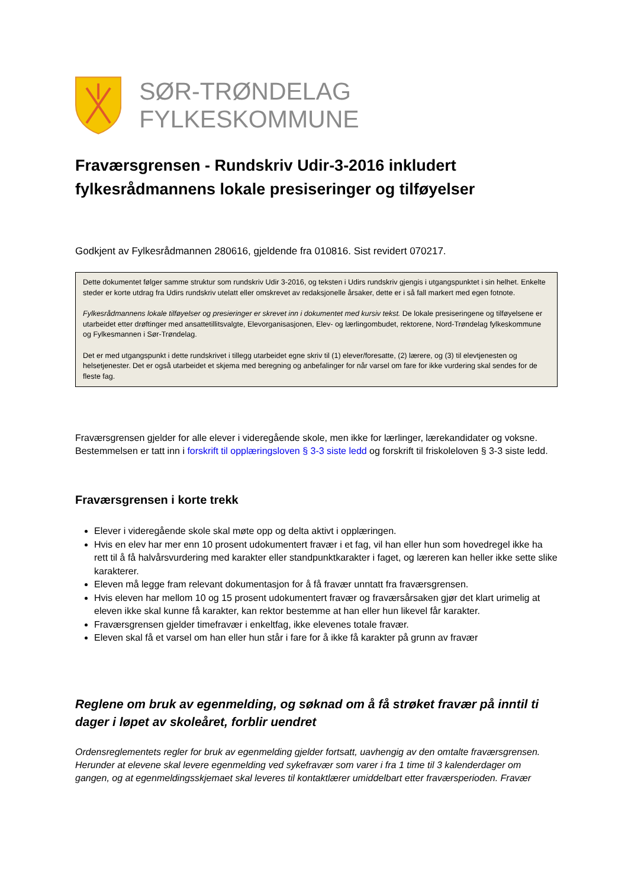SØR-TRØNDELAG FYLKESKOMMUNE
Fraværsgrensen - Rundskriv Udir-3-2016 inkludert fylkesrådmannens lokale presiseringer og tilføyelser
Godkjent av Fylkesrådmannen 280616, gjeldende fra 010816. Sist revidert 070217.
Dette dokumentet følger samme struktur som rundskriv Udir 3-2016, og teksten i Udirs rundskriv gjengis i utgangspunktet i sin helhet. Enkelte steder er korte utdrag fra Udirs rundskriv utelatt eller omskrevet av redaksjonelle årsaker, dette er i så fall markert med egen fotnote.
Fylkesrådmannens lokale tilføyelser og presieringer er skrevet inn i dokumentet med kursiv tekst. De lokale presiseringene og tilføyelsene er utarbeidet etter drøftinger med ansattetillitsvalgte, Elevorganisasjonen, Elev- og lærlingombudet, rektorene, Nord-Trøndelag fylkeskommune og Fylkesmannen i Sør-Trøndelag.
Det er med utgangspunkt i dette rundskrivet i tillegg utarbeidet egne skriv til (1) elever/foresatte, (2) lærere, og (3) til elevtjenesten og helsetjenester. Det er også utarbeidet et skjema med beregning og anbefalinger for når varsel om fare for ikke vurdering skal sendes for de fleste fag.
Fraværsgrensen gjelder for alle elever i videregående skole, men ikke for lærlinger, lærekandidater og voksne. Bestemmelsen er tatt inn i forskrift til opplæringsloven § 3-3 siste ledd og forskrift til friskoleloven § 3-3 siste ledd.
Fraværsgrensen i korte trekk
Elever i videregående skole skal møte opp og delta aktivt i opplæringen.
Hvis en elev har mer enn 10 prosent udokumentert fravær i et fag, vil han eller hun som hovedregel ikke ha rett til å få halvårsvurdering med karakter eller standpunktkarakter i faget, og læreren kan heller ikke sette slike karakterer.
Eleven må legge fram relevant dokumentasjon for å få fravær unntatt fra fraværsgrensen.
Hvis eleven har mellom 10 og 15 prosent udokumentert fravær og fraværsårsaken gjør det klart urimelig at eleven ikke skal kunne få karakter, kan rektor bestemme at han eller hun likevel får karakter.
Fraværsgrensen gjelder timefravær i enkeltfag, ikke elevenes totale fravær.
Eleven skal få et varsel om han eller hun står i fare for å ikke få karakter på grunn av fravær
Reglene om bruk av egenmelding, og søknad om å få strøket fravær på inntil ti dager i løpet av skoleåret, forblir uendret
Ordensreglementets regler for bruk av egenmelding gjelder fortsatt, uavhengig av den omtalte fraværsgrensen. Herunder at elevene skal levere egenmelding ved sykefravær som varer i fra 1 time til 3 kalenderdager om gangen, og at egenmeldingsskjemaet skal leveres til kontaktlærer umiddelbart etter fraværsperioden. Fravær